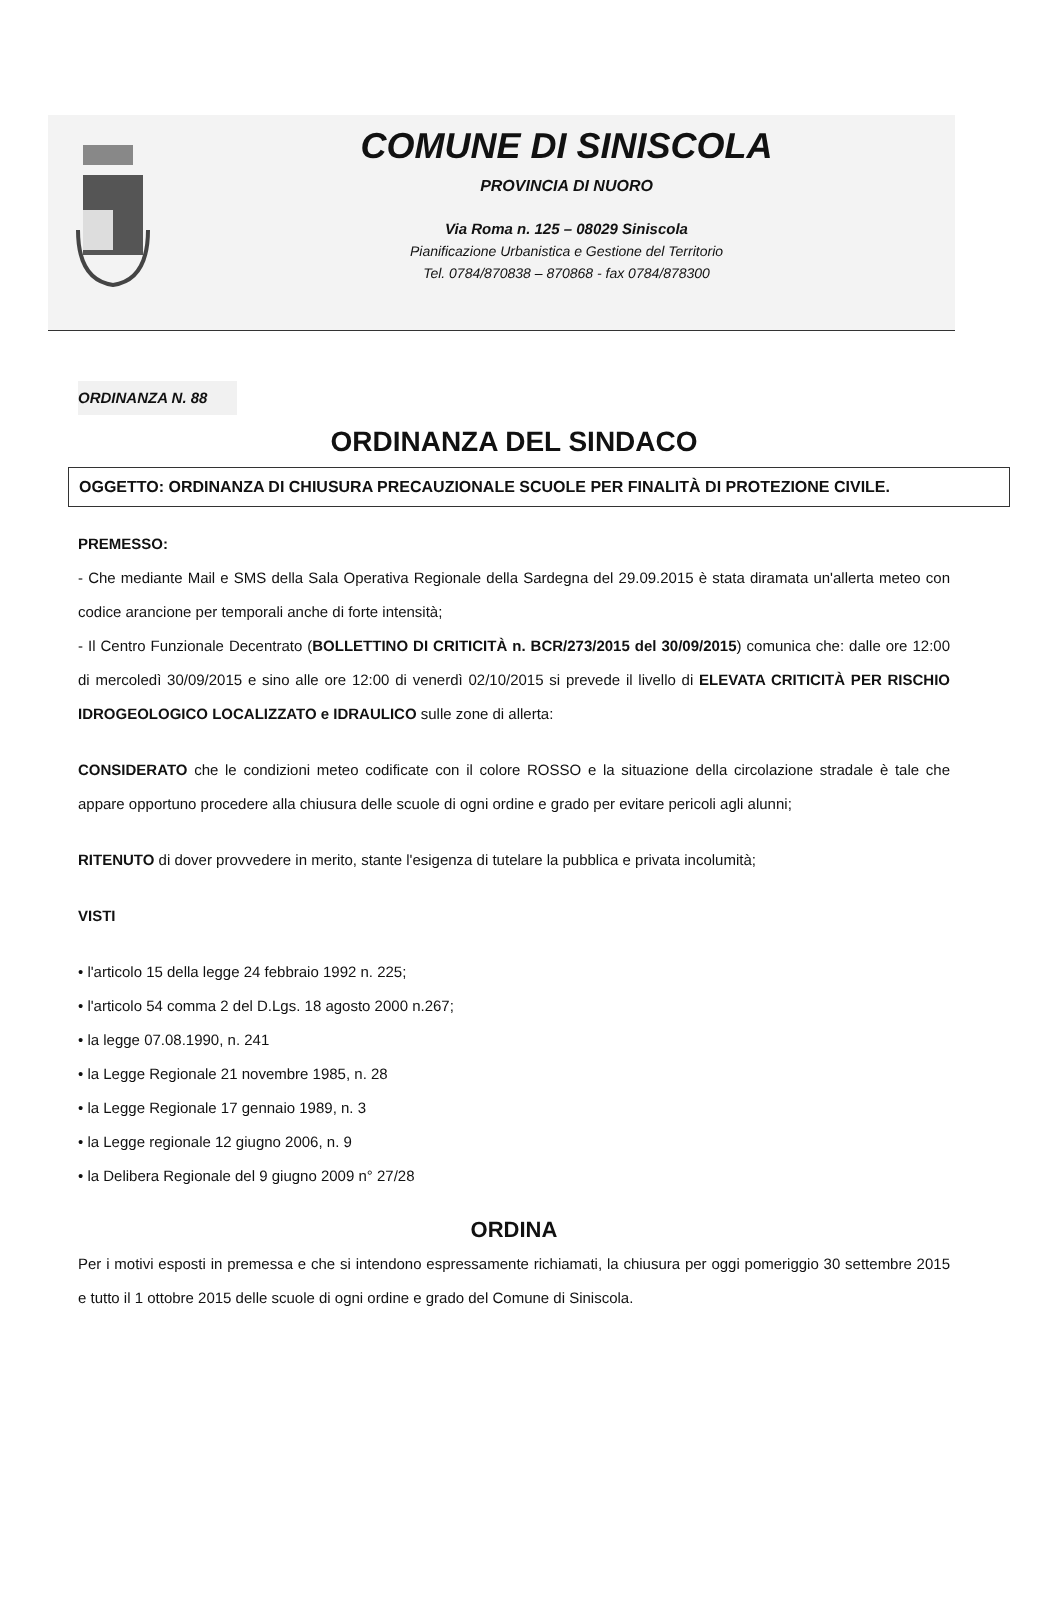COMUNE DI SINISCOLA
PROVINCIA DI NUORO
Via Roma n. 125 – 08029 Siniscola
Pianificazione Urbanistica e Gestione del Territorio
Tel. 0784/870838 – 870868 - fax 0784/878300
ORDINANZA N. 88
ORDINANZA DEL SINDACO
OGGETTO: ORDINANZA DI CHIUSURA PRECAUZIONALE SCUOLE PER FINALITÀ DI PROTEZIONE CIVILE.
PREMESSO:
- Che mediante Mail e SMS della Sala Operativa Regionale della Sardegna del 29.09.2015 è stata diramata un'allerta meteo con codice arancione per temporali anche di forte intensità;
- Il Centro Funzionale Decentrato (BOLLETTINO DI CRITICITÀ n. BCR/273/2015 del 30/09/2015) comunica che: dalle ore 12:00 di mercoledì 30/09/2015 e sino alle ore 12:00 di venerdì 02/10/2015 si prevede il livello di ELEVATA CRITICITÀ PER RISCHIO IDROGEOLOGICO LOCALIZZATO e IDRAULICO sulle zone di allerta:
CONSIDERATO che le condizioni meteo codificate con il colore ROSSO e la situazione della circolazione stradale è tale che appare opportuno procedere alla chiusura delle scuole di ogni ordine e grado per evitare pericoli agli alunni;
RITENUTO di dover provvedere in merito, stante l'esigenza di tutelare la pubblica e privata incolumità;
VISTI
• l'articolo 15 della legge 24 febbraio 1992 n. 225;
• l'articolo 54 comma 2 del D.Lgs. 18 agosto 2000 n.267;
• la legge 07.08.1990, n. 241
• la Legge Regionale 21 novembre 1985, n. 28
• la Legge Regionale 17 gennaio 1989, n. 3
• la Legge regionale 12 giugno 2006, n. 9
• la Delibera Regionale del 9 giugno 2009 n° 27/28
ORDINA
Per i motivi esposti in premessa e che si intendono espressamente richiamati, la chiusura per oggi pomeriggio 30 settembre 2015 e tutto il 1 ottobre 2015 delle scuole di ogni ordine e grado del Comune di Siniscola.